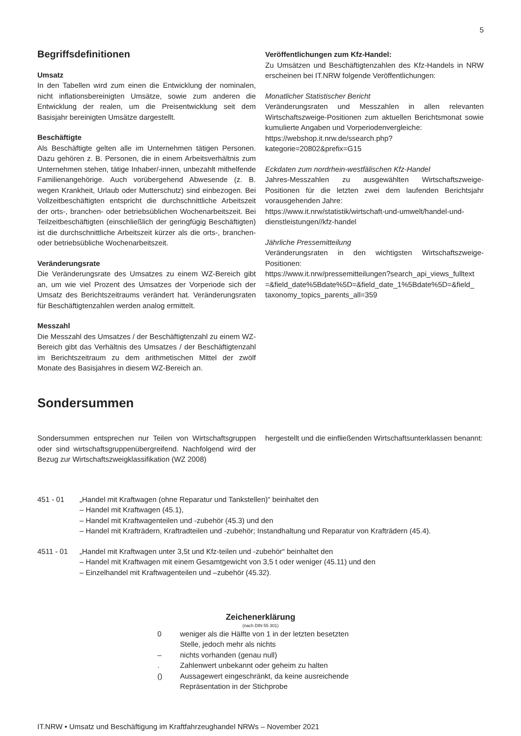5
Begriffsdefinitionen
Umsatz
In den Tabellen wird zum einen die Entwicklung der nominalen, nicht inflationsbereinigten Umsätze, sowie zum anderen die Entwicklung der realen, um die Preisentwicklung seit dem Basisjahr bereinigten Umsätze dargestellt.
Beschäftigte
Als Beschäftigte gelten alle im Unternehmen tätigen Personen. Dazu gehören z. B. Personen, die in einem Arbeitsverhältnis zum Unternehmen stehen, tätige Inhaber/-innen, unbezahlt mithelfende Familienangehörige. Auch vorübergehend Abwesende (z. B. wegen Krankheit, Urlaub oder Mutterschutz) sind einbezogen. Bei Vollzeitbeschäftigten entspricht die durchschnittliche Arbeitszeit der orts-, branchen- oder betriebsüblichen Wochenarbeitszeit. Bei Teilzeitbeschäftigten (einschließlich der geringfügig Beschäftigten) ist die durchschnittliche Arbeitszeit kürzer als die orts-, branchen- oder betriebsübliche Wochenarbeitszeit.
Veränderungsrate
Die Veränderungsrate des Umsatzes zu einem WZ-Bereich gibt an, um wie viel Prozent des Umsatzes der Vorperiode sich der Umsatz des Berichtszeitraums verändert hat. Veränderungsraten für Beschäftigtenzahlen werden analog ermittelt.
Messzahl
Die Messzahl des Umsatzes / der Beschäftigtenzahl zu einem WZ-Bereich gibt das Verhältnis des Umsatzes / der Beschäftigtenzahl im Berichtszeitraum zu dem arithmetischen Mittel der zwölf Monate des Basisjahres in diesem WZ-Bereich an.
Veröffentlichungen zum Kfz-Handel:
Zu Umsätzen und Beschäftigtenzahlen des Kfz-Handels in NRW erscheinen bei IT.NRW folgende Veröffentlichungen:
Monatlicher Statistischer Bericht
Veränderungsraten und Messzahlen in allen relevanten Wirtschaftszweige-Positionen zum aktuellen Berichtsmonat sowie kumulierte Angaben und Vorperiodenvergleiche:
https://webshop.it.nrw.de/ssearch.php?kategorie=20802&prefix=G15
Eckdaten zum nordrhein-westfälischen Kfz-Handel
Jahres-Messzahlen zu ausgewählten Wirtschaftszweige-Positionen für die letzten zwei dem laufenden Berichtsjahr vorausgehenden Jahre:
https://www.it.nrw/statistik/wirtschaft-und-umwelt/handel-und-dienstleistungen//kfz-handel
Jährliche Pressemitteilung
Veränderungsraten in den wichtigsten Wirtschaftszweige-Positionen:
https://www.it.nrw/pressemitteilungen?search_api_views_fulltext =&field_date%5Bdate%5D=&field_date_1%5Bdate%5D=&field_ taxonomy_topics_parents_all=359
Sondersummen
Sondersummen entsprechen nur Teilen von Wirtschaftsgruppen oder sind wirtschaftsgruppenübergreifend. Nachfolgend wird der Bezug zur Wirtschaftszweigklassifikation (WZ 2008)
hergestellt und die einfließenden Wirtschaftsunterklassen benannt:
451 - 01 „Handel mit Kraftwagen (ohne Reparatur und Tankstellen)“ beinhaltet den
– Handel mit Kraftwagen (45.1),
– Handel mit Kraftwagenteilen und -zubehör (45.3) und den
– Handel mit Krafträdern, Kraftradteilen und -zubehör; Instandhaltung und Reparatur von Krafträdern (45.4).
4511 - 01 „Handel mit Kraftwagen unter 3,5t und Kfz-teilen und -zubehör“ beinhaltet den
– Handel mit Kraftwagen mit einem Gesamtgewicht von 3,5 t oder weniger (45.11) und den
– Einzelhandel mit Kraftwagenteilen und –zubehör (45.32).
Zeichenerklärung
(nach DIN 55 301)
0 weniger als die Hälfte von 1 in der letzten besetzten Stelle, jedoch mehr als nichts
– nichts vorhanden (genau null)
. Zahlenwert unbekannt oder geheim zu halten
() Aussagewert eingeschränkt, da keine ausreichende Repräsentation in der Stichprobe
IT.NRW • Umsatz und Beschäftigung im Kraftfahrzeughandel NRWs – November 2021